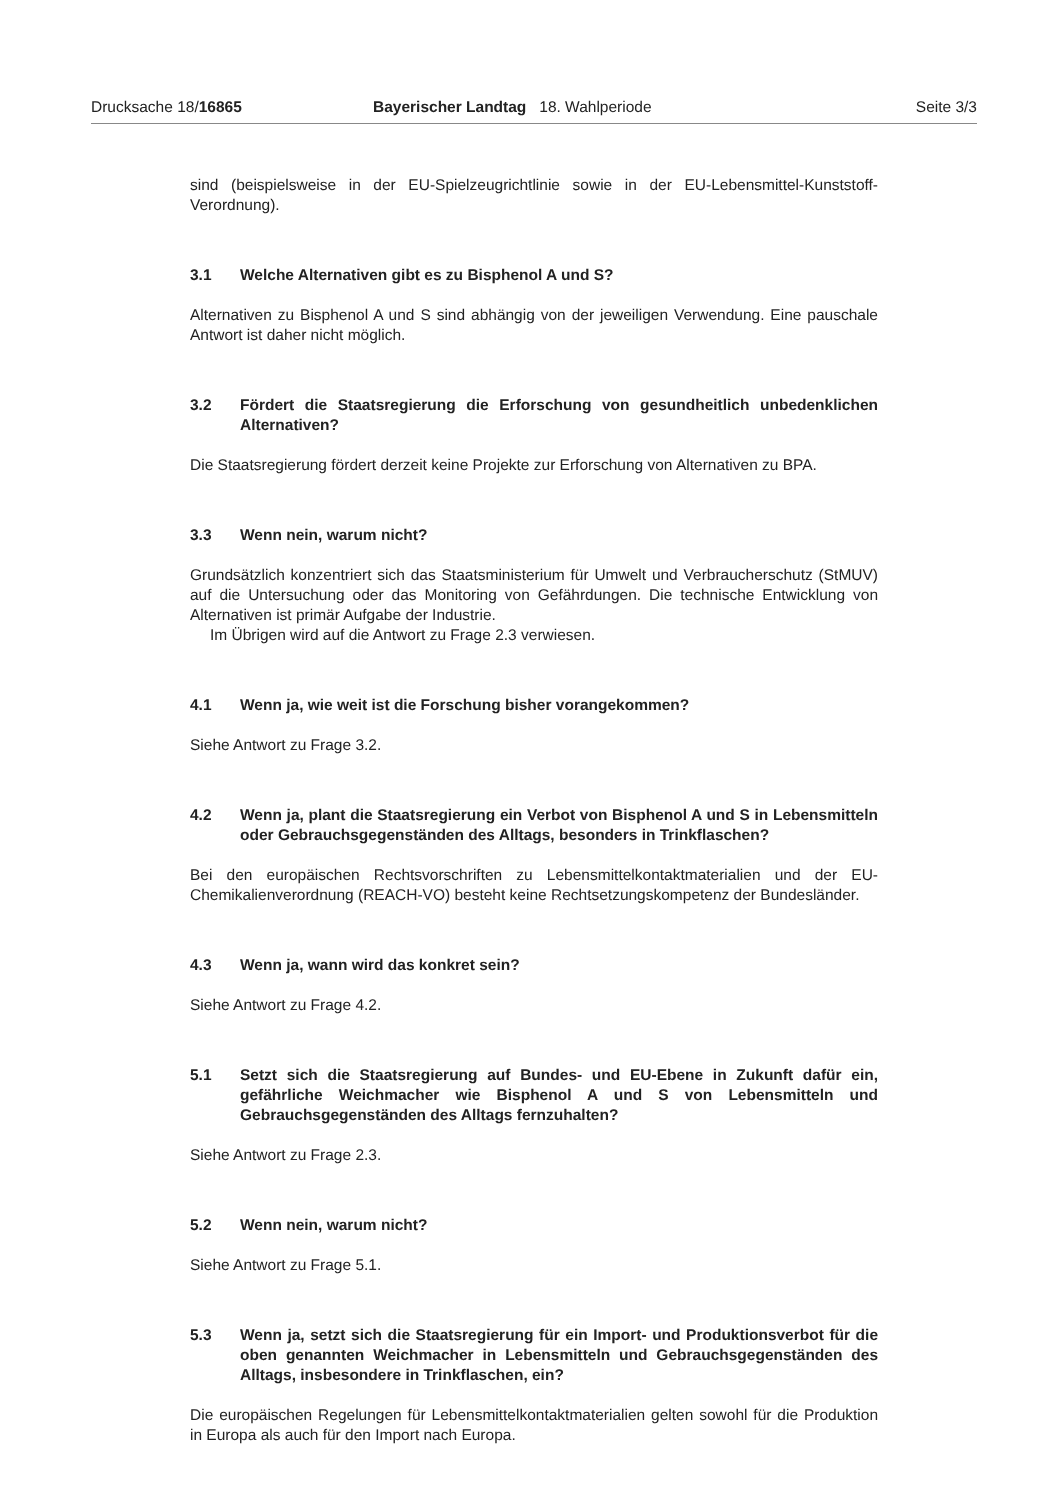Drucksache 18/16865 Bayerischer Landtag 18. Wahlperiode
Seite 3/3
sind (beispielsweise in der EU-Spielzeugrichtlinie sowie in der EU-Lebensmittel-Kunststoff-Verordnung).
3.1 Welche Alternativen gibt es zu Bisphenol A und S?
Alternativen zu Bisphenol A und S sind abhängig von der jeweiligen Verwendung. Eine pauschale Antwort ist daher nicht möglich.
3.2 Fördert die Staatsregierung die Erforschung von gesundheitlich unbedenklichen Alternativen?
Die Staatsregierung fördert derzeit keine Projekte zur Erforschung von Alternativen zu BPA.
3.3 Wenn nein, warum nicht?
Grundsätzlich konzentriert sich das Staatsministerium für Umwelt und Verbraucherschutz (StMUV) auf die Untersuchung oder das Monitoring von Gefährdungen. Die technische Entwicklung von Alternativen ist primär Aufgabe der Industrie.
Im Übrigen wird auf die Antwort zu Frage 2.3 verwiesen.
4.1 Wenn ja, wie weit ist die Forschung bisher vorangekommen?
Siehe Antwort zu Frage 3.2.
4.2 Wenn ja, plant die Staatsregierung ein Verbot von Bisphenol A und S in Lebensmitteln oder Gebrauchsgegenständen des Alltags, besonders in Trinkflaschen?
Bei den europäischen Rechtsvorschriften zu Lebensmittelkontaktmaterialien und der EU-Chemikalienverordnung (REACH-VO) besteht keine Rechtsetzungskompetenz der Bundesländer.
4.3 Wenn ja, wann wird das konkret sein?
Siehe Antwort zu Frage 4.2.
5.1 Setzt sich die Staatsregierung auf Bundes- und EU-Ebene in Zukunft dafür ein, gefährliche Weichmacher wie Bisphenol A und S von Lebensmitteln und Gebrauchsgegenständen des Alltags fernzuhalten?
Siehe Antwort zu Frage 2.3.
5.2 Wenn nein, warum nicht?
Siehe Antwort zu Frage 5.1.
5.3 Wenn ja, setzt sich die Staatsregierung für ein Import- und Produktionsverbot für die oben genannten Weichmacher in Lebensmitteln und Gebrauchsgegenständen des Alltags, insbesondere in Trinkflaschen, ein?
Die europäischen Regelungen für Lebensmittelkontaktmaterialien gelten sowohl für die Produktion in Europa als auch für den Import nach Europa.